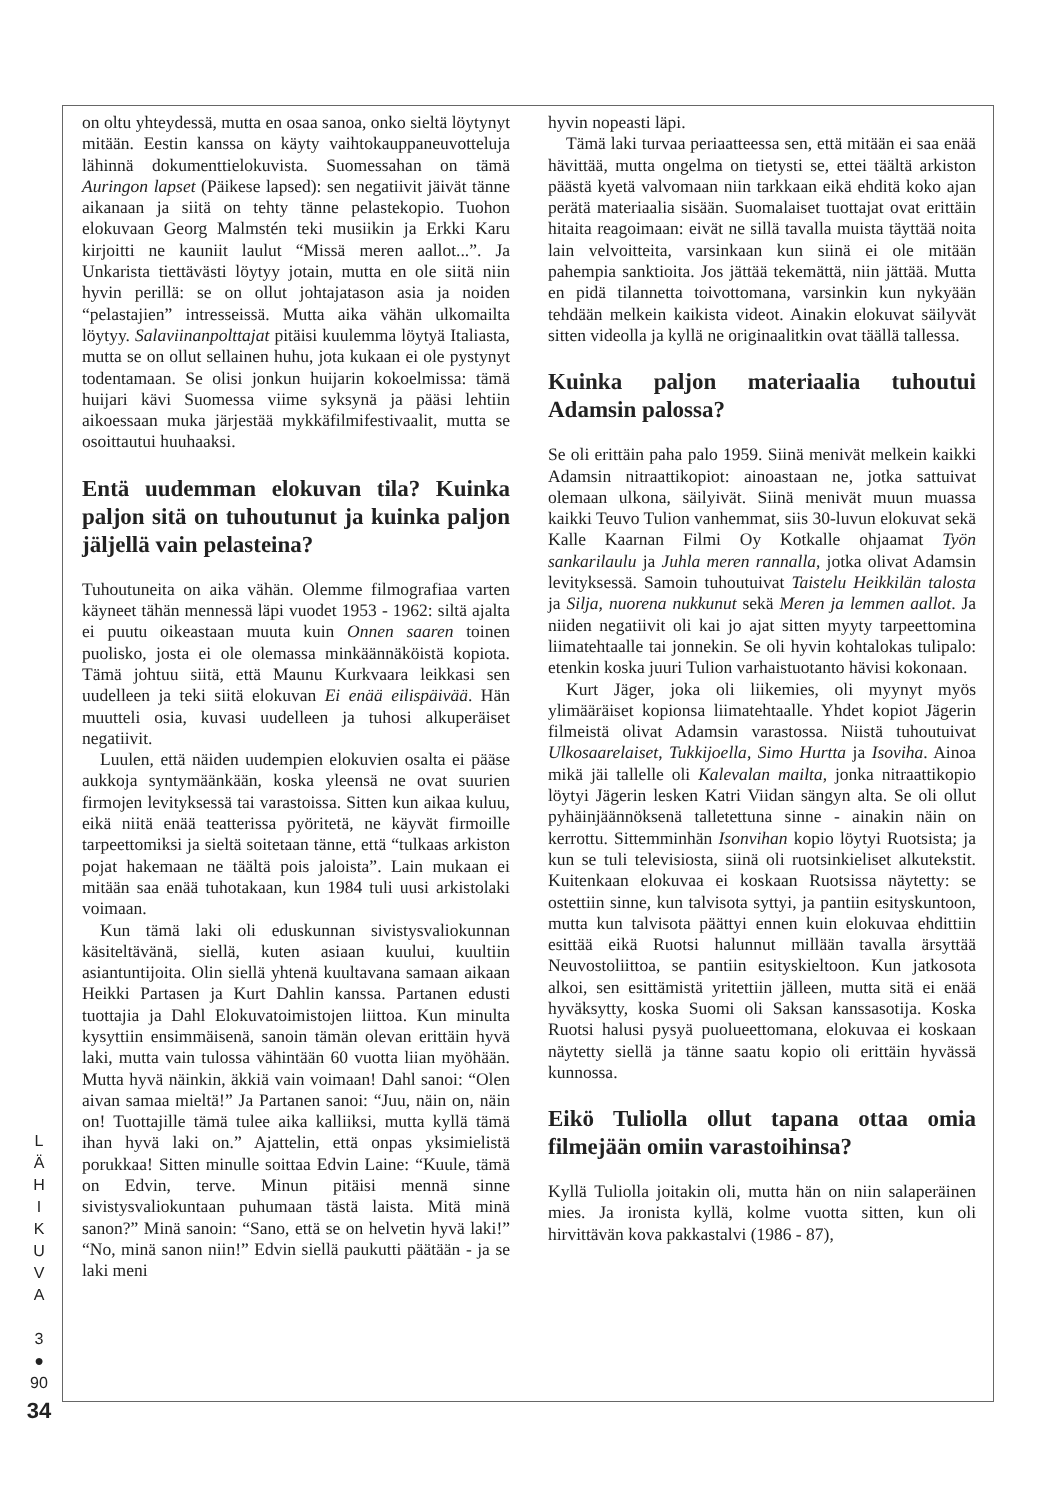L
Ä
H
I
K
U
V
A
3
●
90
34
on oltu yhteydessä, mutta en osaa sanoa, onko sieltä löytynyt mitään. Eestin kanssa on käyty vaihtokauppaneuvotteluja lähinnä dokumenttielokuvista. Suomessahan on tämä Auringon lapset (Päikese lapsed): sen negatiivit jäivät tänne aikanaan ja siitä on tehty tänne pelastekopio. Tuohon elokuvaan Georg Malmstén teki musiikin ja Erkki Karu kirjoitti ne kauniit laulut “Missä meren aallot...”. Ja Unkarista tiettävästi löytyy jotain, mutta en ole siitä niin hyvin perillä: se on ollut johtajatason asia ja noiden “pelastajien” intresseissä. Mutta aika vähän ulkomailta löytyy. Salaviinanpolttajat pitäisi kuulemma löytyä Italiasta, mutta se on ollut sellainen huhu, jota kukaan ei ole pystynyt todentamaan. Se olisi jonkun huijarin kokoelmissa: tämä huijari kävi Suomessa viime syksynä ja pääsi lehtiin aikoessaan muka järjestää mykkäfilmifestivaalit, mutta se osoittautui huuhaaksi.
Entä uudemman elokuvan tila? Kuinka paljon sitä on tuhoutunut ja kuinka paljon jäljellä vain pelasteina?
Tuhoutuneita on aika vähän. Olemme filmografiaa varten käyneet tähän mennessä läpi vuodet 1953 - 1962: siltä ajalta ei puutu oikeastaan muuta kuin Onnen saaren toinen puolisko, josta ei ole olemassa minkäännäköistä kopiota. Tämä johtuu siitä, että Maunu Kurkvaara leikkasi sen uudelleen ja teki siitä elokuvan Ei enää eilispäivää. Hän muutteli osia, kuvasi uudelleen ja tuhosi alkuperäiset negatiivit.
Luulen, että näiden uudempien elokuvien osalta ei pääse aukkoja syntymäänkään, koska yleensä ne ovat suurien firmojen levityksessä tai varastoissa. Sitten kun aikaa kuluu, eikä niitä enää teatterissa pyöritetä, ne käyvät firmoille tarpeettomiksi ja sieltä soitetaan tänne, että “tulkaas arkiston pojat hakemaan ne täältä pois jaloista”. Lain mukaan ei mitään saa enää tuhotakaan, kun 1984 tuli uusi arkistolaki voimaan.
Kun tämä laki oli eduskunnan sivistysvaliokunnan käsiteltävänä, siellä, kuten asiaan kuului, kuultiin asiantuntijoita. Olin siellä yhtenä kuultavana samaan aikaan Heikki Partasen ja Kurt Dahlin kanssa. Partanen edusti tuottajia ja Dahl Elokuvatoimistojen liittoa. Kun minulta kysyttiin ensimmäisenä, sanoin tämän olevan erittäin hyvä laki, mutta vain tulossa vähintään 60 vuotta liian myöhään. Mutta hyvä näinkin, äkkiä vain voimaan! Dahl sanoi: “Olen aivan samaa mieltä!” Ja Partanen sanoi: “Juu, näin on, näin on! Tuottajille tämä tulee aika kalliiksi, mutta kyllä tämä ihan hyvä laki on.” Ajattelin, että onpas yksimielistä porukkaa! Sitten minulle soittaa Edvin Laine: “Kuule, tämä on Edvin, terve. Minun pitäisi mennä sinne sivistysvaliokuntaan puhumaan tästä laista. Mitä minä sanon?” Minä sanoin: “Sano, että se on helvetin hyvä laki!” “No, minä sanon niin!” Edvin siellä paukutti päätään - ja se laki meni
hyvin nopeasti läpi.
Tämä laki turvaa periaatteessa sen, että mitään ei saa enää hävittää, mutta ongelma on tietysti se, ettei täältä arkiston päästä kyetä valvomaan niin tarkkaan eikä ehditä koko ajan perätä materiaalia sisään. Suomalaiset tuottajat ovat erittäin hitaita reagoimaan: eivät ne sillä tavalla muista täyttää noita lain velvoitteita, varsinkaan kun siinä ei ole mitään pahempia sanktioita. Jos jättää tekemättä, niin jättää. Mutta en pidä tilannetta toivottomana, varsinkin kun nykyään tehdään melkein kaikista videot. Ainakin elokuvat säilyvät sitten videolla ja kyllä ne originaalitkin ovat täällä tallessa.
Kuinka paljon materiaalia tuhoutui Adamsin palossa?
Se oli erittäin paha palo 1959. Siinä menivät melkein kaikki Adamsin nitraattikopiot: ainoastaan ne, jotka sattuivat olemaan ulkona, säilyivät. Siinä menivät muun muassa kaikki Teuvo Tulion vanhemmat, siis 30-luvun elokuvat sekä Kalle Kaarnan Filmi Oy Kotkalle ohjaamat Työn sankarilaulu ja Juhla meren rannalla, jotka olivat Adamsin levityksessä. Samoin tuhoutuivat Taistelu Heikkilän talosta ja Silja, nuorena nukkunut sekä Meren ja lemmen aallot. Ja niiden negatiivit oli kai jo ajat sitten myyty tarpeettomina liimatehtaalle tai jonnekin. Se oli hyvin kohtalokas tulipalo: etenkin koska juuri Tulion varhaistuotanto hävisi kokonaan.
Kurt Jäger, joka oli liikemies, oli myynyt myös ylimääräiset kopionsa liimatehtaalle. Yhdet kopiot Jägerin filmeistä olivat Adamsin varastossa. Niistä tuhoutuivat Ulkosaarelaiset, Tukkijoella, Simo Hurtta ja Isoviha. Ainoa mikä jäi tallelle oli Kalevalan mailta, jonka nitraattikopio löytyi Jägerin lesken Katri Viidan sängyn alta. Se oli ollut pyhäinjäännöksenä talletettuna sinne - ainakin näin on kerrottu. Sittemminhän Isonvihan kopio löytyi Ruotsista; ja kun se tuli televisiosta, siinä oli ruotsinkieliset alkutekstit. Kuitenkaan elokuvaa ei koskaan Ruotsissa näytetty: se ostettiin sinne, kun talvisota syttyi, ja pantiin esityskuntoon, mutta kun talvisota päättyi ennen kuin elokuvaa ehdittiin esittää eikä Ruotsi halunnut millään tavalla ärsyttää Neuvostoliittoa, se pantiin esityskieltoon. Kun jatkosota alkoi, sen esittämistä yritettiin jälleen, mutta sitä ei enää hyväksytty, koska Suomi oli Saksan kanssasotija. Koska Ruotsi halusi pysyä puolueettomana, elokuvaa ei koskaan näytetty siellä ja tänne saatu kopio oli erittäin hyvässä kunnossa.
Eikö Tuliolla ollut tapana ottaa omia filmejään omiin varastoihinsa?
Kyllä Tuliolla joitakin oli, mutta hän on niin salaperäinen mies. Ja ironista kyllä, kolme vuotta sitten, kun oli hirvittävän kova pakkastalvi (1986 - 87),